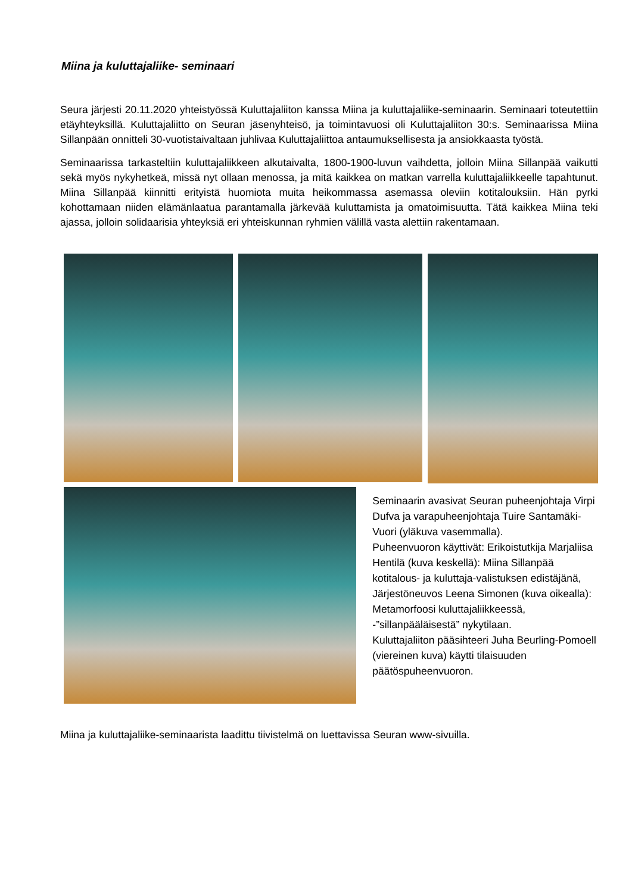Miina ja kuluttajaliike- seminaari
Seura järjesti 20.11.2020 yhteistyössä Kuluttajaliiton kanssa Miina ja kuluttajaliike-seminaarin. Seminaari toteutettiin etäyhteyksillä. Kuluttajaliitto on Seuran jäsenyhteisö, ja toimintavuosi oli Kuluttajaliiton 30:s. Seminaarissa Miina Sillanpään onnitteli 30-vuotistaivaltaan juhlivaa Kuluttajaliittoa antaumuksellisesta ja ansiokkaasta työstä.
Seminaarissa tarkasteltiin kuluttajaliikkeen alkutaivalta, 1800-1900-luvun vaihdetta, jolloin Miina Sillanpää vaikutti sekä myös nykyhetkeä, missä nyt ollaan menossa, ja mitä kaikkea on matkan varrella kuluttajaliikkeelle tapahtunut. Miina Sillanpää kiinnitti erityistä huomiota muita heikommassa asemassa oleviin kotitalouksiin. Hän pyrki kohottamaan niiden elämänlaatua parantamalla järkevää kuluttamista ja omatoimisuutta. Tätä kaikkea Miina teki ajassa, jolloin solidaarisia yhteyksiä eri yhteiskunnan ryhmien välillä vasta alettiin rakentamaan.
Seminaarin avasivat Seuran puheenjohtaja Virpi Dufva ja varapuheenjohtaja Tuire Santamäki-Vuori (yläkuva vasemmalla).
Puheenvuoron käyttivät: Erikoistutkija Marjaliisa Hentilä (kuva keskellä): Miina Sillanpää kotitalous- ja kuluttaja-valistuksen edistäjänä, Järjestöneuvos Leena Simonen (kuva oikealla): Metamorfoosi kuluttajaliikkeessä, -”sillanpääläisestä” nykytilaan.
Kuluttajaliiton pääsihteeri Juha Beurling-Pomoell (viereinen kuva) käytti tilaisuuden päätöspuheenvuoron.
Miina ja kuluttajaliike-seminaarista laadittu tiivistelmä on luettavissa Seuran www-sivuilla.